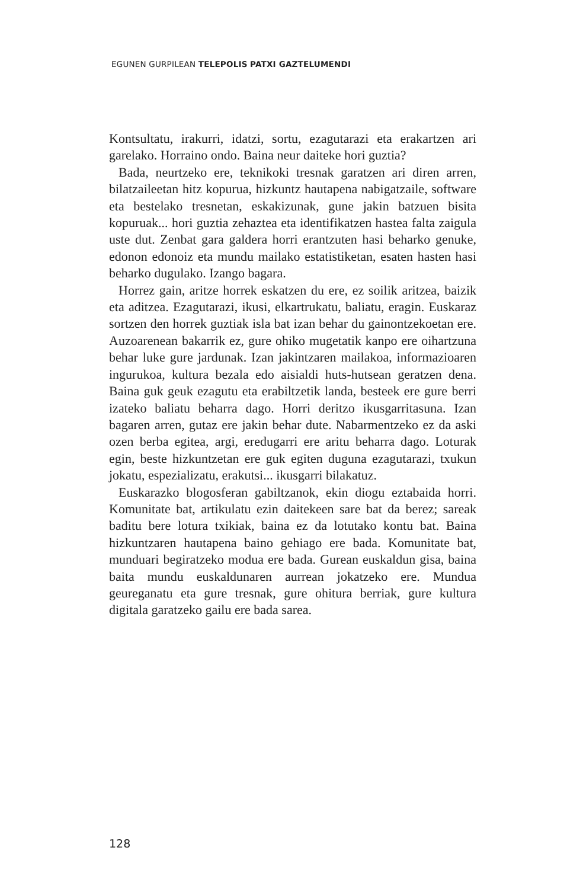EGUNEN GURPILEAN TELEPOLIS PATXI GAZTELUMENDI
Kontsultatu, irakurri, idatzi, sortu, ezagutarazi eta erakartzen ari garelako. Horraino ondo. Baina neur daiteke hori guztia?
Bada, neurtzeko ere, teknikoki tresnak garatzen ari diren arren, bilatzaileetan hitz kopurua, hizkuntz hautapena nabigatzaile, software eta bestelako tresnetan, eskakizunak, gune jakin batzuen bisita kopuruak... hori guztia zehaztea eta identifikatzen hastea falta zaigula uste dut. Zenbat gara galdera horri erantzuten hasi beharko genuke, edonon edonoiz eta mundu mailako estatistiketan, esaten hasten hasi beharko dugulako. Izango bagara.
Horrez gain, aritze horrek eskatzen du ere, ez soilik aritzea, baizik eta aditzea. Ezagutarazi, ikusi, elkartrukatu, baliatu, eragin. Euskaraz sortzen den horrek guztiak isla bat izan behar du gainontzekoetan ere. Auzoarenean bakarrik ez, gure ohiko mugetatik kanpo ere oihartzuna behar luke gure jardunak. Izan jakintzaren mailakoa, informazioaren ingurukoa, kultura bezala edo aisialdi huts-hutsean geratzen dena. Baina guk geuk ezagutu eta erabiltzetik landa, besteek ere gure berri izateko baliatu beharra dago. Horri deritzo ikusgarritasuna. Izan bagaren arren, gutaz ere jakin behar dute. Nabarmentzeko ez da aski ozen berba egitea, argi, eredugarri ere aritu beharra dago. Loturak egin, beste hizkuntzetan ere guk egiten duguna ezagutarazi, txukun jokatu, espezializatu, erakutsi... ikusgarri bilakatuz.
Euskarazko blogosferan gabiltzanok, ekin diogu eztabaida horri. Komunitate bat, artikulatu ezin daitekeen sare bat da berez; sareak baditu bere lotura txikiak, baina ez da lotutako kontu bat. Baina hizkuntzaren hautapena baino gehiago ere bada. Komunitate bat, munduari begiratzeko modua ere bada. Gurean euskaldun gisa, baina baita mundu euskaldunaren aurrean jokatzeko ere. Mundua geureganatu eta gure tresnak, gure ohitura berriak, gure kultura digitala garatzeko gailu ere bada sarea.
128